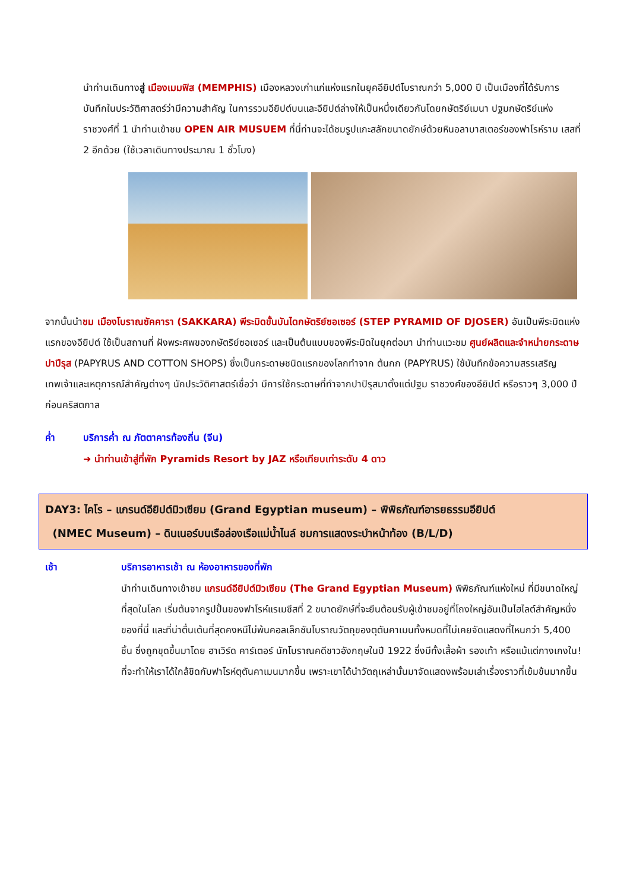นำท่านเดินทางสู่ เมืองเมมฟิส (MEMPHIS) เมืองหลวงเก่าแก่แห่งแรกในยุคอียิปต์โบราณกว่า 5,000 ปี เป็นเมืองที่ได้รับการบันทึกในประวัติศาสตร์ว่ามีความสำคัญ ในการรวมอียิปต์บนและอียิปต์ล่างให้เป็นหนึ่งเดียวกันโดยกษัตริย์เมนา ปฐมกษัตริย์แห่ง ราชวงศ์ที่ 1 นำท่านเข้าชม OPEN AIR MUSUEM ที่นี่ท่านจะได้ชมรูปแกะสลักขนาดยักษ์ด้วยหินอลาบาสเตอร์ของฟาโรห์ราม เสสที่ 2 อีกด้วย (ใช้เวลาเดินทางประมาณ 1 ชั่วโมง)
จากนั้นนำชม เมืองโบราณซัคคารา (SAKKARA) พีระมิดขั้นบันไดกษัตริย์ซอเซอร์ (STEP PYRAMID OF DJOSER) อันเป็นพีระมิดแห่งแรกของอียิปต์ ใช้เป็นสถานที่ ฝังพระศพของกษัตริย์ซอเซอร์ และเป็นต้นแบบของพีระมิดในยุคต่อมา นำท่านแวะชม ศูนย์ผลิตและจำหน่ายกระดาษปาปีรุส (PAPYRUS AND COTTON SHOPS) ซึ่งเป็นกระดาษชนิดแรกของโลกทำจาก ต้นกก (PAPYRUS) ใช้บันทึกข้อความสรรเสริญเทพเจ้าและเหตุการณ์สำคัญต่างๆ นักประวัติศาสตร์เชื่อว่า มีการใช้กระดาษที่ทำจากปาปิรุสมาตั้งแต่ปฐม ราชวงศ์ของอียิปต์ หรือราวๆ 3,000 ปีก่อนคริสตกาล
ค่ำ บริการค่ำ ณ ภัตตาคารท้องถิ่น (จีน)
➜ นำท่านเข้าสู่ที่พัก Pyramids Resort by JAZ หรือเทียบเท่าระดับ 4 ดาว
DAY3: ไคโร – แกรนด์อียิปต์มิวเซียม (Grand Egyptian museum) – พิพิธภัณฑ์อารยธรรมอียิปต์
(NMEC Museum) – ดินเนอร์บนเรือล่องเรือแม่น้ำไนล์ ชมการแสดงระบำหน้าท้อง (B/L/D)
เช้า บริการอาหารเช้า ณ ห้องอาหารของที่พัก
นำท่านเดินทางเข้าชม แกรนด์อียิปต์มิวเซียม (The Grand Egyptian Museum) พิพิธภัณฑ์แห่งใหม่ ที่มีขนาดใหญ่ที่สุดในโลก เริ่มต้นจากรูปปั้นของฟาโรห์แรเมซีสที่ 2 ขนาดยักษ์ที่จะยืนต้อนรับผู้เข้าชมอยู่ที่โถงใหญ่อันเป็นไฮไลต์สำคัญหนึ่งของที่นี่ และที่น่าตื่นเต้นที่สุดคงหนีไม่พ้นคอลเล็กชันโบราณวัตถุของตุตันคาเมนทั้งหมดที่ไม่เคยจัดแสดงที่ไหนกว่า 5,400 ชิ้น ซึ่งถูกขุดขึ้นมาโดย ฮาเวิร์ด คาร์เตอร์ นักโบราณคดีชาวอังกฤษในปี 1922 ซึ่งมีทั้งเสื้อผ้า รองเท้า หรือแม้แต่กางเกงใน! ที่จะทำให้เราได้ใกล้ชิดกับฟาโรห์ตุตันคาเมนมากขึ้น เพราะเขาได้นำวัตถุเหล่านั้นมาจัดแสดงพร้อมเล่าเรื่องราวที่เข้มข้นมากขึ้น